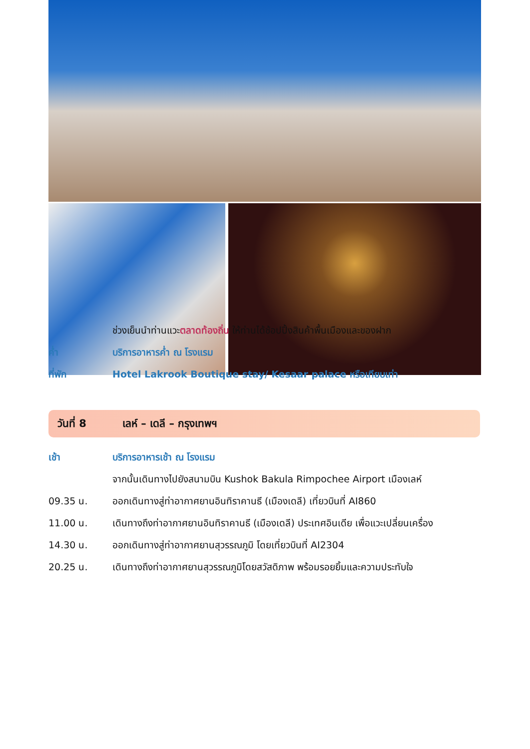ช่วงเย็นนำท่านแวะตลาดท้องถิ่น ให้ท่านได้ช้อปปิ้งสินค้าพื้นเมืองและของฝาก
ค่ำ บริการอาหารค่ำ ณ โรงแรม
ที่พัก Hotel Lakrook Boutique stay/ Kesaar palace หรือเทียบเท่า
วันที่ 8 เลห์ – เดลี – กรุงเทพฯ
เช้า บริการอาหารเช้า ณ โรงแรม
จากนั้นเดินทางไปยังสนามบิน Kushok Bakula Rimpochee Airport เมืองเลห์
09.35 น. ออกเดินทางสู่ท่าอากาศยานอินทิราคานธี (เมืองเดลี) เที่ยวบินที่ AI860
11.00 น. เดินทางถึงท่าอากาศยานอินทิราคานธี (เมืองเดลี) ประเทศอินเดีย เพื่อแวะเปลี่ยนเครื่อง
14.30 น. ออกเดินทางสู่ท่าอากาศยานสุวรรณภูมิ โดยเที่ยวบินที่ AI2304
20.25 น. เดินทางถึงท่าอากาศยานสุวรรณภูมิโดยสวัสดิภาพ พร้อมรอยยิ้มและความประทับใจ